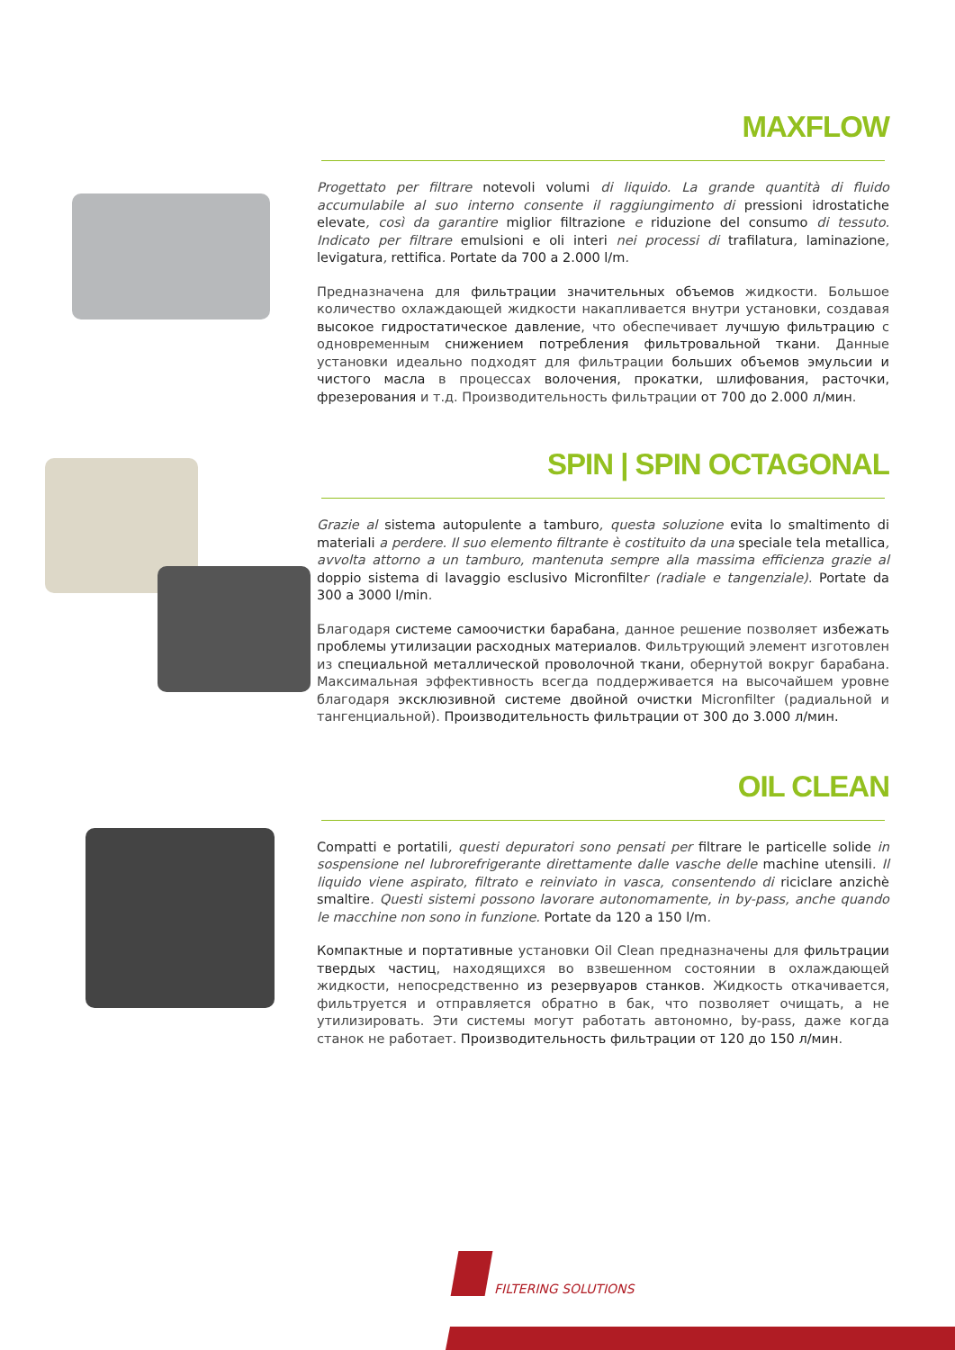MAXFLOW
Progettato per filtrare notevoli volumi di liquido. La grande quantità di fluido accumulabile al suo interno consente il raggiungimento di pressioni idrostatiche elevate, così da garantire miglior filtrazione e riduzione del consumo di tessuto. Indicato per filtrare emulsioni e oli interi nei processi di trafilatura, laminazione, levigatura, rettifica. Portate da 700 a 2.000 l/m.
Предназначена для фильтрации значительных объемов жидкости. Большое количество охлаждающей жидкости накапливается внутри установки, создавая высокое гидростатическое давление, что обеспечивает лучшую фильтрацию с одновременным снижением потребления фильтровальной ткани. Данные установки идеально подходят для фильтрации больших объемов эмульсии и чистого масла в процессах волочения, прокатки, шлифования, расточки, фрезерования и т.д. Производительность фильтрации от 700 до 2.000 л/мин.
SPIN | SPIN OCTAGONAL
Grazie al sistema autopulente a tamburo, questa soluzione evita lo smaltimento di materiali a perdere. Il suo elemento filtrante è costituito da una speciale tela metallica, avvolta attorno a un tamburo, mantenuta sempre alla massima efficienza grazie al doppio sistema di lavaggio esclusivo Micronfilter (radiale e tangenziale). Portate da 300 a 3000 l/min.
Благодаря системе самоочистки барабана, данное решение позволяет избежать проблемы утилизации расходных материалов. Фильтрующий элемент изготовлен из специальной металлической проволочной ткани, обернутой вокруг барабана. Максимальная эффективность всегда поддерживается на высочайшем уровне благодаря эксклюзивной системе двойной очистки Micronfilter (радиальной и тангенциальной). Производительность фильтрации от 300 до 3.000 л/мин.
OIL CLEAN
Compatti e portatili, questi depuratori sono pensati per filtrare le particelle solide in sospensione nel lubrorefrigerante direttamente dalle vasche delle machine utensili. Il liquido viene aspirato, filtrato e reinviato in vasca, consentendo di riciclare anzichè smaltire. Questi sistemi possono lavorare autonomamente, in by-pass, anche quando le macchine non sono in funzione. Portate da 120 a 150 l/m.
Компактные и портативные установки Oil Clean предназначены для фильтрации твердых частиц, находящихся во взвешенном состоянии в охлаждающей жидкости, непосредственно из резервуаров станков. Жидкость откачивается, фильтруется и отправляется обратно в бак, что позволяет очищать, а не утилизировать. Эти системы могут работать автономно, by-pass, даже когда станок не работает. Производительность фильтрации от 120 до 150 л/мин.
FILTERING SOLUTIONS